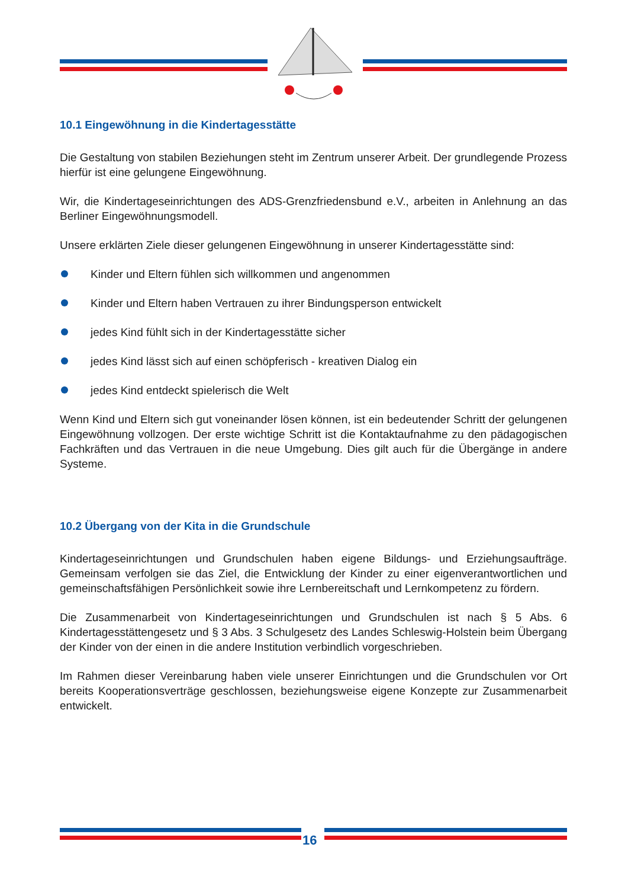10.1 Eingewöhnung in die Kindertagesstätte
Die Gestaltung von stabilen Beziehungen steht im Zentrum unserer Arbeit. Der grundlegende Prozess hierfür ist eine gelungene Eingewöhnung.
Wir, die Kindertageseinrichtungen des ADS-Grenzfriedensbund e.V., arbeiten in Anlehnung an das Berliner Eingewöhnungsmodell.
Unsere erklärten Ziele dieser gelungenen Eingewöhnung in unserer Kindertagesstätte sind:
Kinder und Eltern fühlen sich willkommen und angenommen
Kinder und Eltern haben Vertrauen zu ihrer Bindungsperson entwickelt
jedes Kind fühlt sich in der Kindertagesstätte sicher
jedes Kind lässt sich auf einen schöpferisch - kreativen Dialog ein
jedes Kind entdeckt spielerisch die Welt
Wenn Kind und Eltern sich gut voneinander lösen können, ist ein bedeutender Schritt der gelungenen Eingewöhnung vollzogen. Der erste wichtige Schritt ist die Kontaktaufnahme zu den pädagogischen Fachkräften und das Vertrauen in die neue Umgebung. Dies gilt auch für die Übergänge in andere Systeme.
10.2 Übergang von der Kita in die Grundschule
Kindertageseinrichtungen und Grundschulen haben eigene Bildungs- und Erziehungsaufträge. Gemeinsam verfolgen sie das Ziel, die Entwicklung der Kinder zu einer eigenverantwortlichen und gemeinschaftsfähigen Persönlichkeit sowie ihre Lernbereitschaft und Lernkompetenz zu fördern.
Die Zusammenarbeit von Kindertageseinrichtungen und Grundschulen ist nach § 5 Abs. 6 Kindertagesstättengesetz und § 3 Abs. 3 Schulgesetz des Landes Schleswig-Holstein beim Übergang der Kinder von der einen in die andere Institution verbindlich vorgeschrieben.
Im Rahmen dieser Vereinbarung haben viele unserer Einrichtungen und die Grundschulen vor Ort bereits Kooperationsverträge geschlossen, beziehungsweise eigene Konzepte zur Zusammenarbeit entwickelt.
16